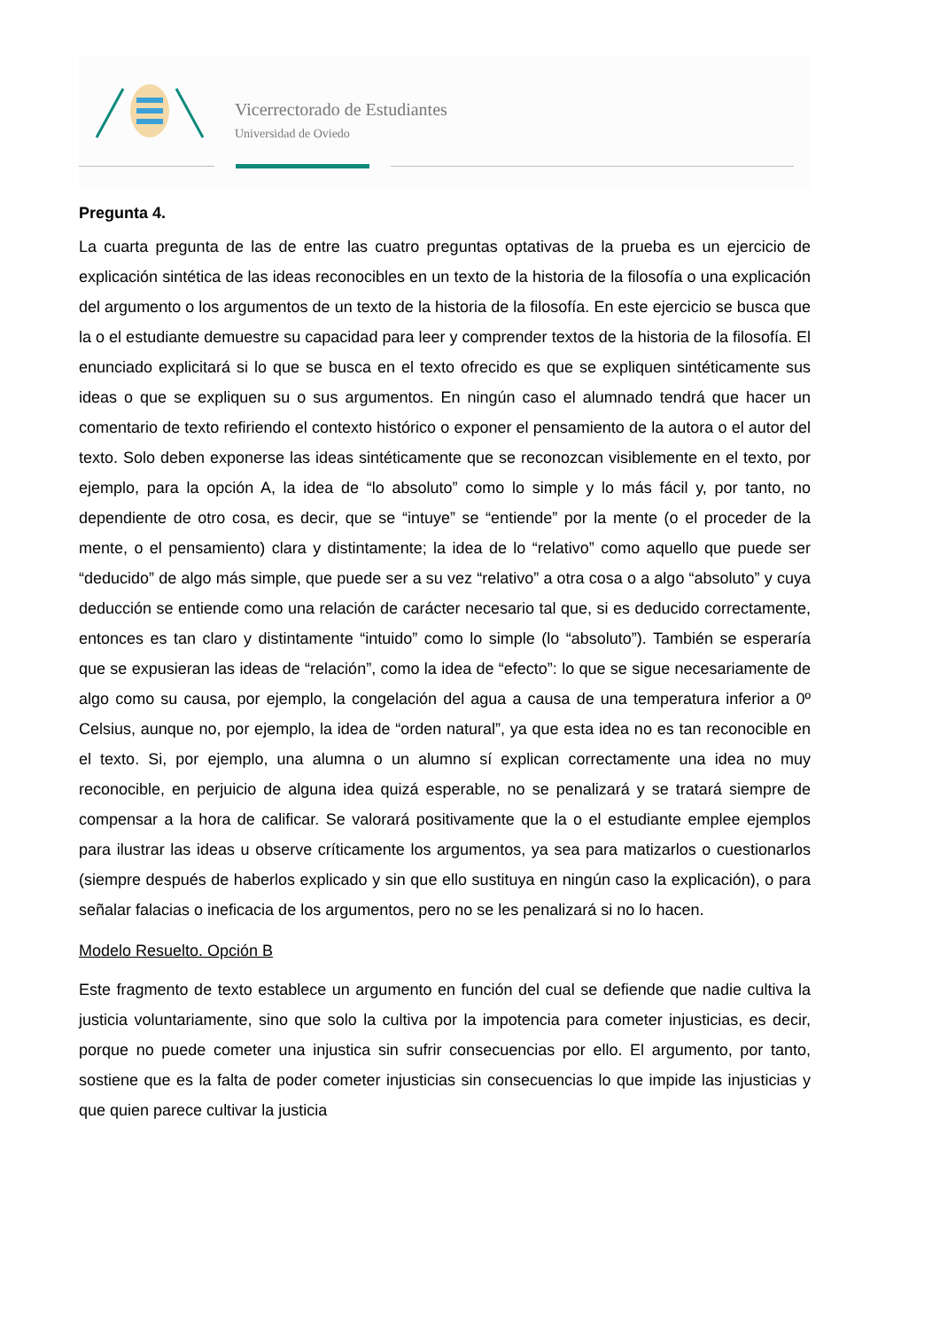Vicerrectorado de Estudiantes
Universidad de Oviedo
Pregunta 4.
La cuarta pregunta de las de entre las cuatro preguntas optativas de la prueba es un ejercicio de explicación sintética de las ideas reconocibles en un texto de la historia de la filosofía o una explicación del argumento o los argumentos de un texto de la historia de la filosofía. En este ejercicio se busca que la o el estudiante demuestre su capacidad para leer y comprender textos de la historia de la filosofía. El enunciado explicitará si lo que se busca en el texto ofrecido es que se expliquen sintéticamente sus ideas o que se expliquen su o sus argumentos. En ningún caso el alumnado tendrá que hacer un comentario de texto refiriendo el contexto histórico o exponer el pensamiento de la autora o el autor del texto. Solo deben exponerse las ideas sintéticamente que se reconozcan visiblemente en el texto, por ejemplo, para la opción A, la idea de “lo absoluto” como lo simple y lo más fácil y, por tanto, no dependiente de otro cosa, es decir, que se “intuye” se “entiende” por la mente (o el proceder de la mente, o el pensamiento) clara y distintamente; la idea de lo “relativo” como aquello que puede ser “deducido” de algo más simple, que puede ser a su vez “relativo” a otra cosa o a algo “absoluto” y cuya deducción se entiende como una relación de carácter necesario tal que, si es deducido correctamente, entonces es tan claro y distintamente “intuido” como lo simple (lo “absoluto”). También se esperaría que se expusieran las ideas de “relación”, como la idea de “efecto”: lo que se sigue necesariamente de algo como su causa, por ejemplo, la congelación del agua a causa de una temperatura inferior a 0º Celsius, aunque no, por ejemplo, la idea de “orden natural”, ya que esta idea no es tan reconocible en el texto. Si, por ejemplo, una alumna o un alumno sí explican correctamente una idea no muy reconocible, en perjuicio de alguna idea quizá esperable, no se penalizará y se tratará siempre de compensar a la hora de calificar. Se valorará positivamente que la o el estudiante emplee ejemplos para ilustrar las ideas u observe críticamente los argumentos, ya sea para matizarlos o cuestionarlos (siempre después de haberlos explicado y sin que ello sustituya en ningún caso la explicación), o para señalar falacias o ineficacia de los argumentos, pero no se les penalizará si no lo hacen.
Modelo Resuelto. Opción B
Este fragmento de texto establece un argumento en función del cual se defiende que nadie cultiva la justicia voluntariamente, sino que solo la cultiva por la impotencia para cometer injusticias, es decir, porque no puede cometer una injustica sin sufrir consecuencias por ello. El argumento, por tanto, sostiene que es la falta de poder cometer injusticias sin consecuencias lo que impide las injusticias y que quien parece cultivar la justicia